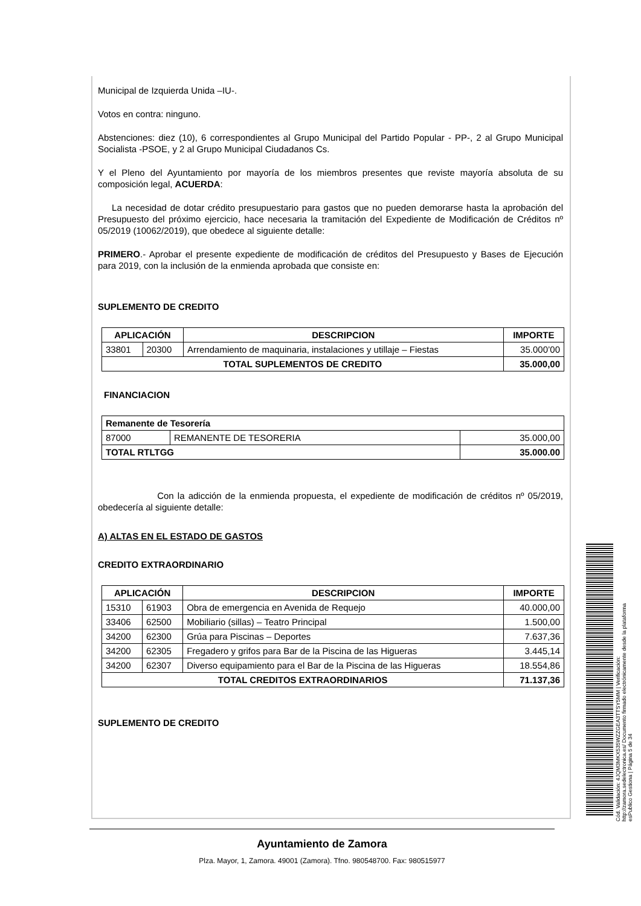Municipal de Izquierda Unida –IU-.
Votos en contra: ninguno.
Abstenciones: diez (10), 6 correspondientes al Grupo Municipal del Partido Popular - PP-, 2 al Grupo Municipal Socialista -PSOE, y 2 al Grupo Municipal Ciudadanos Cs.
Y el Pleno del Ayuntamiento por mayoría de los miembros presentes que reviste mayoría absoluta de su composición legal, ACUERDA:
La necesidad de dotar crédito presupuestario para gastos que no pueden demorarse hasta la aprobación del Presupuesto del próximo ejercicio, hace necesaria la tramitación del Expediente de Modificación de Créditos nº 05/2019 (10062/2019), que obedece al siguiente detalle:
PRIMERO.- Aprobar el presente expediente de modificación de créditos del Presupuesto y Bases de Ejecución para 2019, con la inclusión de la enmienda aprobada que consiste en:
SUPLEMENTO DE CREDITO
| APLICACIÓN | | DESCRIPCION | IMPORTE |
| --- | --- | --- | --- |
| 33801 | 20300 | Arrendamiento de maquinaria, instalaciones y utillaje – Fiestas | 35.000’00 |
| TOTAL SUPLEMENTOS DE CREDITO | | | 35.000,00 |
FINANCIACION
| Remanente de Tesorería | | |
| --- | --- | --- |
| 87000 | REMANENTE DE TESORERIA | 35.000,00 |
| TOTAL RTLTGG | | 35.000.00 |
Con la adicción de la enmienda propuesta, el expediente de modificación de créditos nº 05/2019, obedecería al siguiente detalle:
A) ALTAS EN EL ESTADO DE GASTOS
CREDITO EXTRAORDINARIO
| APLICACIÓN | | DESCRIPCION | IMPORTE |
| --- | --- | --- | --- |
| 15310 | 61903 | Obra de emergencia en Avenida de Requejo | 40.000,00 |
| 33406 | 62500 | Mobiliario (sillas) – Teatro Principal | 1.500,00 |
| 34200 | 62300 | Grúa para Piscinas – Deportes | 7.637,36 |
| 34200 | 62305 | Fregadero y grifos para Bar de la Piscina de las Higueras | 3.445,14 |
| 34200 | 62307 | Diverso equipamiento para el Bar de la Piscina de las Higueras | 18.554,86 |
| TOTAL CREDITOS EXTRAORDINARIOS | | | 71.137,36 |
SUPLEMENTO DE CREDITO
Ayuntamiento de Zamora
Plza. Mayor, 1, Zamora. 49001 (Zamora). Tfno. 980548700. Fax: 980515977
Cód. Validación: 4JQM3MKX535WZZGEA3TTSY5MM | Verificación: http://zamora.sedelectronica.es/ Documento firmado electrónicamente desde la plataforma esPublico Gestiona | Página 5 de 34